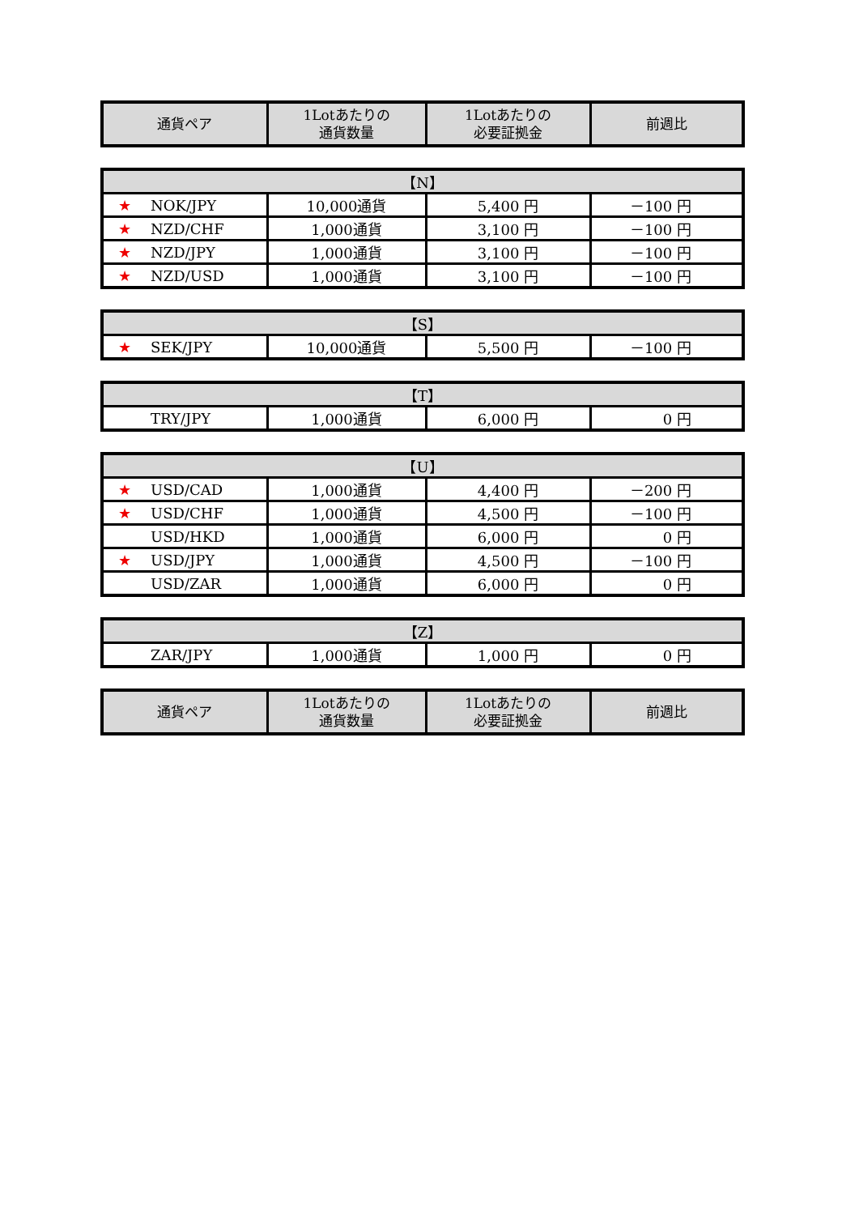| 通貨ペア | 1Lotあたりの 通貨数量 | 1Lotあたりの 必要証拠金 | 前週比 |
| --- | --- | --- | --- |
| 【N】 | | | |
| --- | --- | --- | --- |
| ★ NOK/JPY | 10,000通貨 | 5,400 円 | －100 円 |
| ★ NZD/CHF | 1,000通貨 | 3,100 円 | －100 円 |
| ★ NZD/JPY | 1,000通貨 | 3,100 円 | －100 円 |
| ★ NZD/USD | 1,000通貨 | 3,100 円 | －100 円 |
| 【S】 | | | |
| --- | --- | --- | --- |
| ★ SEK/JPY | 10,000通貨 | 5,500 円 | －100 円 |
| 【T】 | | | |
| --- | --- | --- | --- |
| TRY/JPY | 1,000通貨 | 6,000 円 | 0 円 |
| 【U】 | | | |
| --- | --- | --- | --- |
| ★ USD/CAD | 1,000通貨 | 4,400 円 | －200 円 |
| ★ USD/CHF | 1,000通貨 | 4,500 円 | －100 円 |
| USD/HKD | 1,000通貨 | 6,000 円 | 0 円 |
| ★ USD/JPY | 1,000通貨 | 4,500 円 | －100 円 |
| USD/ZAR | 1,000通貨 | 6,000 円 | 0 円 |
| 【Z】 | | | |
| --- | --- | --- | --- |
| ZAR/JPY | 1,000通貨 | 1,000 円 | 0 円 |
| 通貨ペア | 1Lotあたりの 通貨数量 | 1Lotあたりの 必要証拠金 | 前週比 |
| --- | --- | --- | --- |